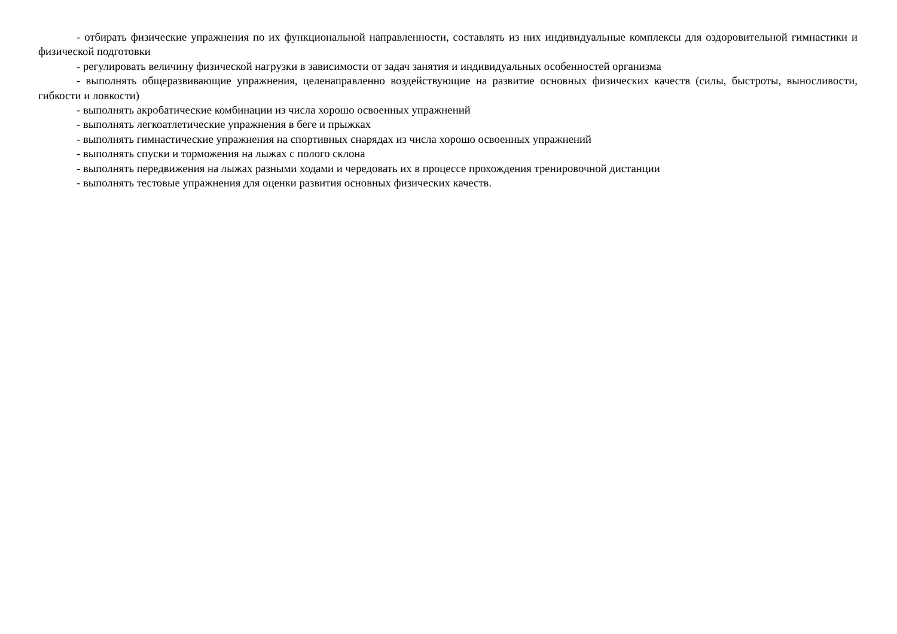- отбирать физические упражнения по их функциональной направленности, составлять из них индивидуальные комплексы для оздоровительной гимнастики и физической подготовки
- регулировать величину физической нагрузки в зависимости от задач занятия и индивидуальных особенностей организма
- выполнять общеразвивающие упражнения, целенаправленно воздействующие на развитие основных физических качеств (силы, быстроты, выносливости, гибкости и ловкости)
- выполнять акробатические комбинации из числа хорошо освоенных упражнений
- выполнять легкоатлетические упражнения в беге и прыжках
- выполнять гимнастические упражнения на спортивных снарядах из числа хорошо освоенных упражнений
- выполнять спуски и торможения на лыжах с полого склона
- выполнять передвижения на лыжах разными ходами и чередовать их в процессе прохождения тренировочной дистанции
- выполнять тестовые упражнения для оценки развития основных физических качеств.